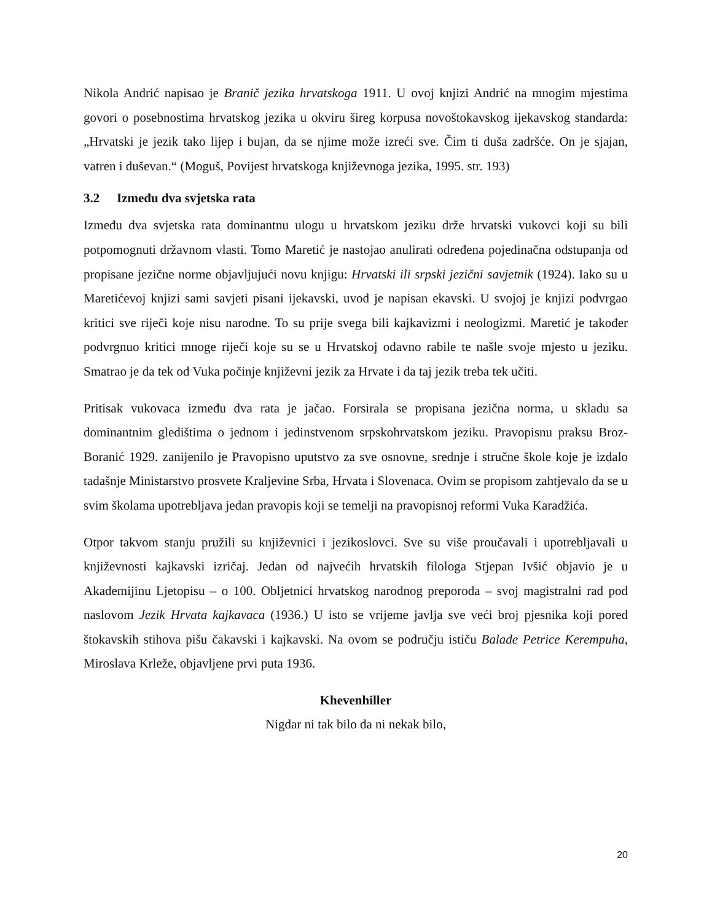Nikola Andrić napisao je Branič jezika hrvatskoga 1911. U ovoj knjizi Andrić na mnogim mjestima govori o posebnostima hrvatskog jezika u okviru šireg korpusa novoštokavskog ijekavskog standarda: „Hrvatski je jezik tako lijep i bujan, da se njime može izreći sve. Čim ti duša zadršće. On je sjajan, vatren i duševan.“ (Moguš, Povijest hrvatskoga književnoga jezika, 1995. str. 193)
3.2 Između dva svjetska rata
Između dva svjetska rata dominantnu ulogu u hrvatskom jeziku drže hrvatski vukovci koji su bili potpomognuti državnom vlasti. Tomo Maretić je nastojao anulirati određena pojedinačna odstupanja od propisane jezične norme objavljujući novu knjigu: Hrvatski ili srpski jezični savjetnik (1924). Iako su u Maretićevoj knjizi sami savjeti pisani ijekavski, uvod je napisan ekavski. U svojoj je knjizi podvrgao kritici sve riječi koje nisu narodne. To su prije svega bili kajkavizmi i neologizmi. Maretić je također podvrgnuo kritici mnoge riječi koje su se u Hrvatskoj odavno rabile te našle svoje mjesto u jeziku. Smatrao je da tek od Vuka počinje književni jezik za Hrvate i da taj jezik treba tek učiti.
Pritisak vukovaca između dva rata je jačao. Forsirala se propisana jezična norma, u skladu sa dominantnim gledištima o jednom i jedinstvenom srpskohrvatskom jeziku. Pravopisnu praksu Broz-Boranić 1929. zanijenilo je Pravopisno uputstvo za sve osnovne, srednje i stručne škole koje je izdalo tadašnje Ministarstvo prosvete Kraljevine Srba, Hrvata i Slovenaca. Ovim se propisom zahtjevalo da se u svim školama upotrebljava jedan pravopis koji se temelji na pravopisnoj reformi Vuka Karadžića.
Otpor takvom stanju pružili su književnici i jezikoslovci. Sve su više proučavali i upotrebljavali u književnosti kajkavski izričaj. Jedan od najvećih hrvatskih filologa Stjepan Ivšić objavio je u Akademijinu Ljetopisu – o 100. Obljetnici hrvatskog narodnog preporoda – svoj magistralni rad pod naslovom Jezik Hrvata kajkavaca (1936.) U isto se vrijeme javlja sve veći broj pjesnika koji pored štokavskih stihova pišu čakavski i kajkavski. Na ovom se području ističu Balade Petrice Kerempuha, Miroslava Krleže, objavljene prvi puta 1936.
Khevenhiller
Nigdar ni tak bilo da ni nekak bilo,
20